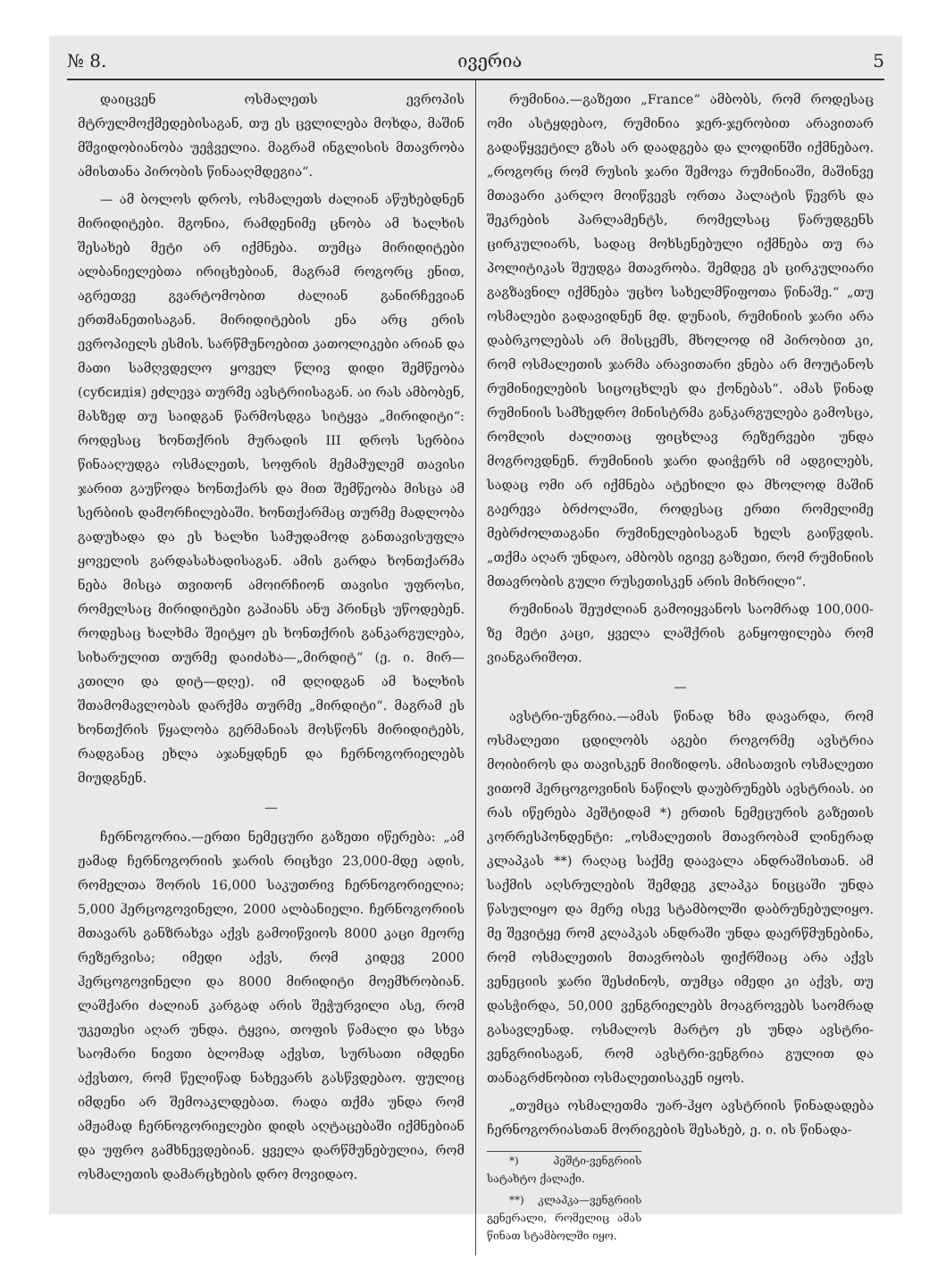№ 8. ივერია 5
დაიცვენ ოსმალეთს ევროპის მტრულმოქმედებისაგან, თუ ეს ცვლილება მოხდა, მაშინ მშვიდობიანობა უეჭველია. მაგრამ ინგლისის მთავრობა ამისთანა პირობის წინააღმდეგია“.
— ამ ბოლოს დროს, ოსმალეთს ძალიან აწუხებდნენ მირიდიტები. მგონია, რამდენიმე ცნობა ამ ხალხის შესახებ მეტი არ იქმნება. თუმცა მირიდიტები ალბანიელებთა ირიცხებიან, მაგრამ როგორც ენით, აგრეთვე გვარტომობით ძალიან განირჩევიან ერთმანეთისაგან. მირიდიტების ენა არც ერის ევროპიელს ესმის. სარწმუნოებით კათოლიკები არიან და მათი სამღვდელო ყოველ წლივ დიდი შემწეობა (субсидія) ეძლევა თურმე ავსტრიისაგან. აი რას ამბობენ, მასზედ თუ საიდგან წარმოსდგა სიტყვა „მირიდიტი“: როდესაც ხონთქრის მურადის III დროს სერბია წინააღუდგა ოსმალეთს, სოფრის მემამულემ თავისი ჯარით გაუწოდა ხონთქარს და მით შემწეობა მისცა ამ სერბიის დამორჩილებაში. ხონთქარმაც თურმე მადლობა გადუხადა და ეს ხალხი სამუდამოდ განთავისუფლა ყოველის გარდასახადისაგან. ამის გარდა ხონთქარმა ნება მისცა თვითონ ამოირჩიონ თავისი უფროსი, რომელსაც მირიდიტები გაჰიანს ანუ პრინცს უწოდებენ. როდესაც ხალხმა შეიტყო ეს ხონთქრის განკარგულება, სიხარულით თურმე დაიძახა—„მირდიტ“ (ე. ი. მირ—კთილი და დიტ—დღე). იმ დღიდგან ამ ხალხის შთამომავლობას დარქმა თურმე „მირდიტი“. მაგრამ ეს ხონთქრის წყალობა გერმანიას მოსწონს მირიდიტებს, რადგანაც ეხლა აჯანყდნენ და ჩერნოგორიელებს მიუდგნენ.
—
ჩერნოგორია.—ერთი ნემეცური გაზეთი იწერება: „ამ ჟამად ჩერნოგორიის ჯარის რიცხვი 23,000-მდე ადის, რომელთა შორის 16,000 საკუთრივ ჩერნოგორიელია; 5,000 ჰერცოგოვინელი, 2000 ალბანიელი. ჩერნოგორიის მთავარს განზრახვა აქვს გამოიწვიოს 8000 კაცი მეორე რეზერვისა; იმედი აქვს, რომ კიდევ 2000 ჰერცოგოვინელი და 8000 მირიდიტი მოემხრობიან. ლაშქარი ძალიან კარგად არის შეჭურვილი ასე, რომ უკეთესი აღარ უნდა. ტყვია, თოფის წამალი და სხვა საომარი ნივთი ბლომად აქვსთ, სურსათი იმდენი აქვსთო, რომ წელიწად ნახევარს გასწვდებაო. ფულიც იმდენი არ შემოაკლდებათ. რადა თქმა უნდა რომ ამჟამად ჩერნოგორიელები დიდს აღტაცებაში იქმნებიან და უფრო გამხნევდებიან. ყველა დარწმუნებულია, რომ ოსმალეთის დამარცხების დრო მოვიდაო.
რუმინია.—გაზეთი „France“ ამბობს, რომ როდესაც ომი ასტყდებაო, რუმინია ჯერ-ჯერობით არავითარ გადაწყვეტილ გზას არ დაადგება და ლოდინში იქმნებაო. „როგორც რომ რუსის ჯარი შემოვა რუმინიაში, მაშინვე მთავარი კარლო მოიწვევს ორთა პალატის წევრს და შეკრების პარლამენტს, რომელსაც წარუდგენს ცირკულიარს, სადაც მოხსენებული იქმნება თუ რა პოლიტიკას შეუდგა მთავრობა. შემდეგ ეს ცირკულიარი გაგზავნილ იქმნება უცხო სახელმწიფოთა წინაშე.“ „თუ ოსმალები გადავიდნენ მდ. დუნაის, რუმინიის ჯარი არა დაბრკოლებას არ მისცემს, მხოლოდ იმ პირობით კი, რომ ოსმალეთის ჯარმა არავითარი ვნება არ მოუტანოს რუმინიელების სიცოცხლეს და ქონებას“. ამას წინად რუმინიის სამხედრო მინისტრმა განკარგულება გამოსცა, რომლის ძალითაც ფიცხლავ რეზერვები უნდა მოგროვდნენ. რუმინიის ჯარი დაიჭერს იმ ადგილებს, სადაც ომი არ იქმნება ატეხილი და მხოლოდ მაშინ გაერევა ბრძოლაში, როდესაც ერთი რომელიმე მებრძოლთაგანი რუმინელებისაგან ხელს გაიწვდის. „თქმა აღარ უნდაო, ამბობს იგივე გაზეთი, რომ რუმინიის მთავრობის გული რუსეთისკენ არის მიხრილი“.
რუმინიას შეუძლიან გამოიყვანოს საომრად 100,000-ზე მეტი კაცი, ყველა ლაშქრის განყოფილება რომ ვიანგარიშოთ.
—
ავსტრი-უნგრია.—ამას წინად ხმა დავარდა, რომ ოსმალეთი ცდილობს აგები როგორმე ავსტრია მოიბიროს და თავისკენ მიიზიდოს. ამისათვის ოსმალეთი ვითომ ჰერცოგოვინის ნაწილს დაუბრუნებს ავსტრიას. აი რას იწერება პეშტიდამ *) ერთის ნემეცურის გაზეთის კორრესპონდენტი: „ოსმალეთის მთავრობამ ლინერად კლაპკას **) რაღაც საქმე დაავალა ანდრაშისთან. ამ საქმის აღსრულების შემდეგ კლაპკა ნიცცაში უნდა წასულიყო და მერე ისევ სტამბოლში დაბრუნებულიყო. მე შევიტყე რომ კლაპკას ანდრაში უნდა დაერწმუნებინა, რომ ოსმალეთის მთავრობას ფიქრშიაც არა აქვს ვენეციის ჯარი შესძინოს, თუმცა იმედი კი აქვს, თუ დასჭირდა, 50,000 ვენგრიელებს მოაგროვებს საომრად გასავლენად. ოსმალოს მარტო ეს უნდა ავსტრი-ვენგრიისაგან, რომ ავსტრი-ვენგრია გულით და თანაგრძნობით ოსმალეთისაკენ იყოს.
„თუმცა ოსმალეთმა უარ-ჰყო ავსტრიის წინადადება ჩერნოგორიასთან მორიგების შესახებ, ე. ი. ის წინადა-
*) პეშტი-ვენგრიის სატახტო ქალაქი.
**) კლაპკა—ვენგრიის გენერალი, რომელიც ამას წინათ სტამბოლში იყო.